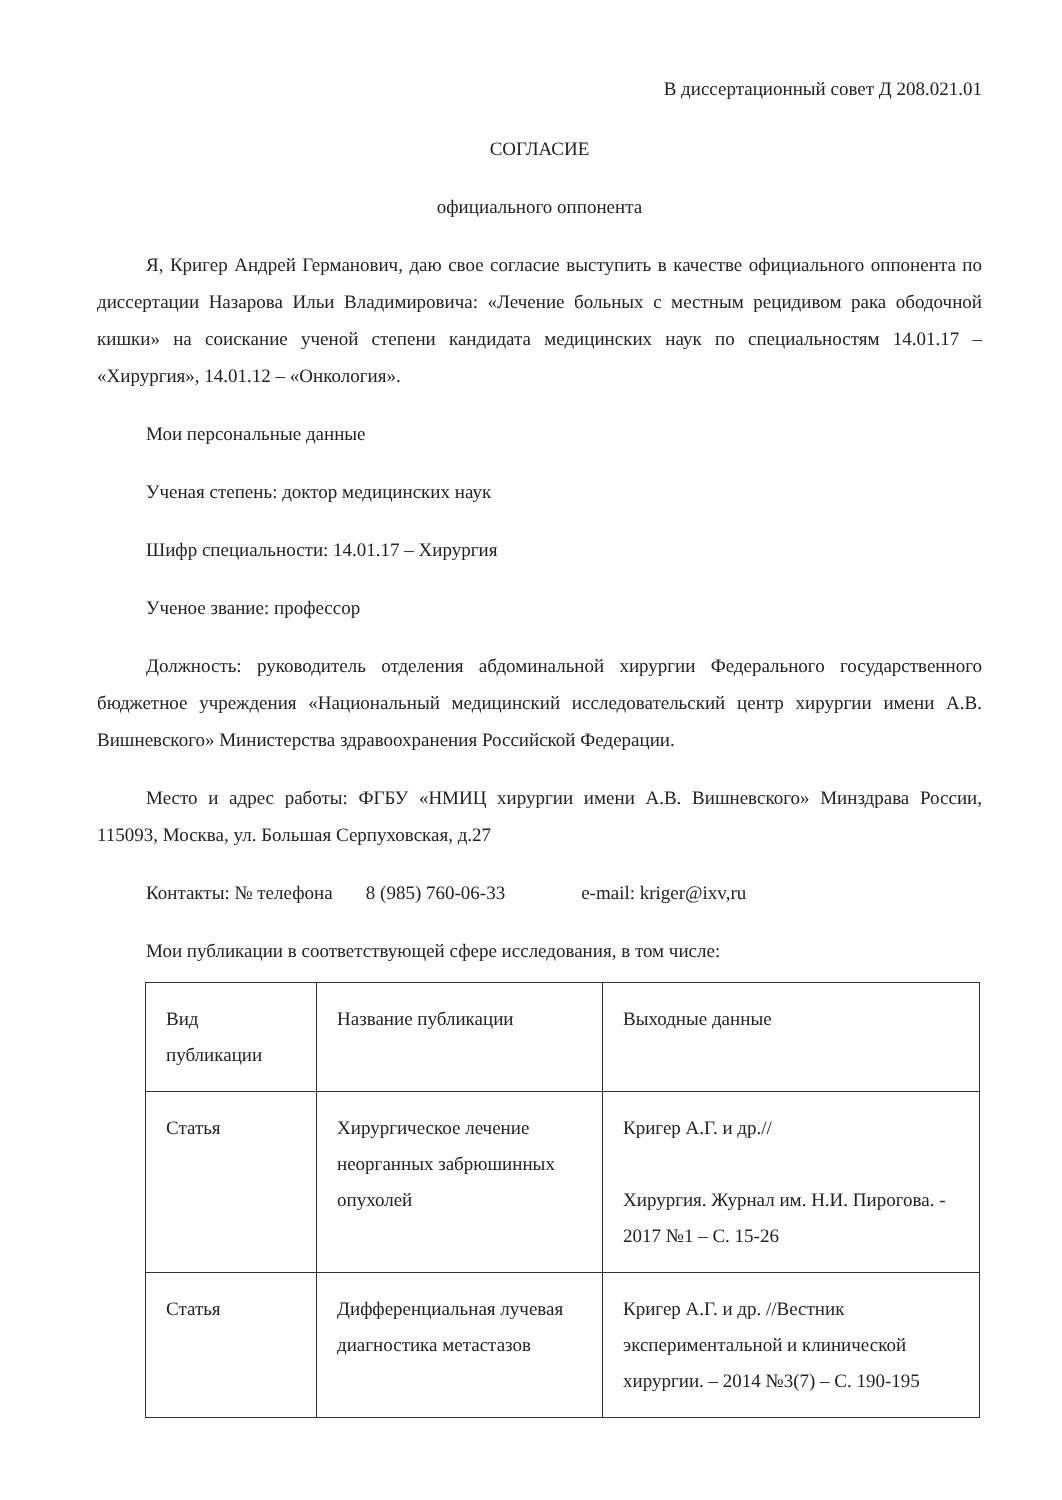В диссертационный совет Д 208.021.01
СОГЛАСИЕ
официального оппонента
Я, Кригер Андрей Германович, даю свое согласие выступить в качестве официального оппонента по диссертации Назарова Ильи Владимировича: «Лечение больных с местным рецидивом рака ободочной кишки» на соискание ученой степени кандидата медицинских наук по специальностям 14.01.17 – «Хирургия», 14.01.12 – «Онкология».
Мои персональные данные
Ученая степень: доктор медицинских наук
Шифр специальности: 14.01.17 – Хирургия
Ученое звание: профессор
Должность: руководитель отделения абдоминальной хирургии Федерального государственного бюджетное учреждения «Национальный медицинский исследовательский центр хирургии имени А.В. Вишневского» Министерства здравоохранения Российской Федерации.
Место и адрес работы: ФГБУ «НМИЦ хирургии имени А.В. Вишневского» Минздрава России, 115093, Москва, ул. Большая Серпуховская, д.27
Контакты: № телефона 8 (985) 760-06-33 e-mail: kriger@ixv,ru
Мои публикации в соответствующей сфере исследования, в том числе:
| Вид публикации | Название публикации | Выходные данные |
| Статья | Хирургическое лечение неорганных забрюшинных опухолей | Кригер А.Г. и др.// Хирургия. Журнал им. Н.И. Пирогова. - 2017 №1 – С. 15-26 |
| Статья | Дифференциальная лучевая диагностика метастазов | Кригер А.Г. и др. //Вестник экспериментальной и клинической хирургии. – 2014 №3(7) – С. 190-195 |